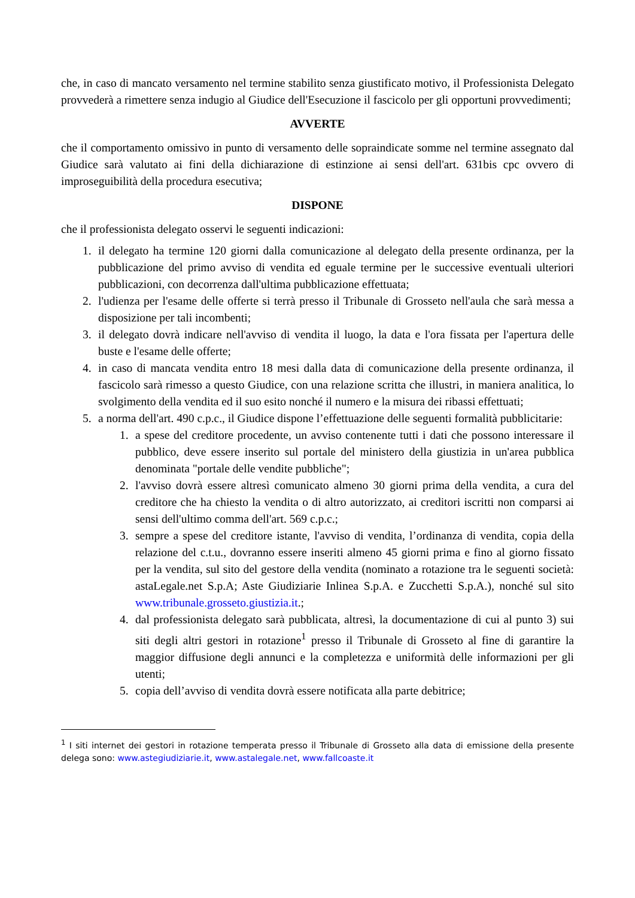che, in caso di mancato versamento nel termine stabilito senza giustificato motivo, il Professionista Delegato provvederà a rimettere senza indugio al Giudice dell'Esecuzione il fascicolo per gli opportuni provvedimenti;
AVVERTE
che il comportamento omissivo in punto di versamento delle sopraindicate somme nel termine assegnato dal Giudice sarà valutato ai fini della dichiarazione di estinzione ai sensi dell'art. 631bis cpc ovvero di improseguibilità della procedura esecutiva;
DISPONE
che il professionista delegato osservi le seguenti indicazioni:
1. il delegato ha termine 120 giorni dalla comunicazione al delegato della presente ordinanza, per la pubblicazione del primo avviso di vendita ed eguale termine per le successive eventuali ulteriori pubblicazioni, con decorrenza dall'ultima pubblicazione effettuata;
2. l'udienza per l'esame delle offerte si terrà presso il Tribunale di Grosseto nell'aula che sarà messa a disposizione per tali incombenti;
3. il delegato dovrà indicare nell'avviso di vendita il luogo, la data e l'ora fissata per l'apertura delle buste e l'esame delle offerte;
4. in caso di mancata vendita entro 18 mesi dalla data di comunicazione della presente ordinanza, il fascicolo sarà rimesso a questo Giudice, con una relazione scritta che illustri, in maniera analitica, lo svolgimento della vendita ed il suo esito nonché il numero e la misura dei ribassi effettuati;
5. a norma dell'art. 490 c.p.c., il Giudice dispone l’effettuazione delle seguenti formalità pubblicitarie:
1. a spese del creditore procedente, un avviso contenente tutti i dati che possono interessare il pubblico, deve essere inserito sul portale del ministero della giustizia in un'area pubblica denominata "portale delle vendite pubbliche";
2. l'avviso dovrà essere altresì comunicato almeno 30 giorni prima della vendita, a cura del creditore che ha chiesto la vendita o di altro autorizzato, ai creditori iscritti non comparsi ai sensi dell'ultimo comma dell'art. 569 c.p.c.;
3. sempre a spese del creditore istante, l'avviso di vendita, l’ordinanza di vendita, copia della relazione del c.t.u., dovranno essere inseriti almeno 45 giorni prima e fino al giorno fissato per la vendita, sul sito del gestore della vendita (nominato a rotazione tra le seguenti società: astaLegale.net S.p.A; Aste Giudiziarie Inlinea S.p.A. e Zucchetti S.p.A.), nonché sul sito www.tribunale.grosseto.giustizia.it.;
4. dal professionista delegato sarà pubblicata, altresì, la documentazione di cui al punto 3) sui siti degli altri gestori in rotazione<sup>1</sup> presso il Tribunale di Grosseto al fine di garantire la maggior diffusione degli annunci e la completezza e uniformità delle informazioni per gli utenti;
5. copia dell’avviso di vendita dovrà essere notificata alla parte debitrice;
<sup>1</sup> I siti internet dei gestori in rotazione temperata presso il Tribunale di Grosseto alla data di emissione della presente delega sono: www.astegiudiziarie.it, www.astalegale.net, www.fallcoaste.it